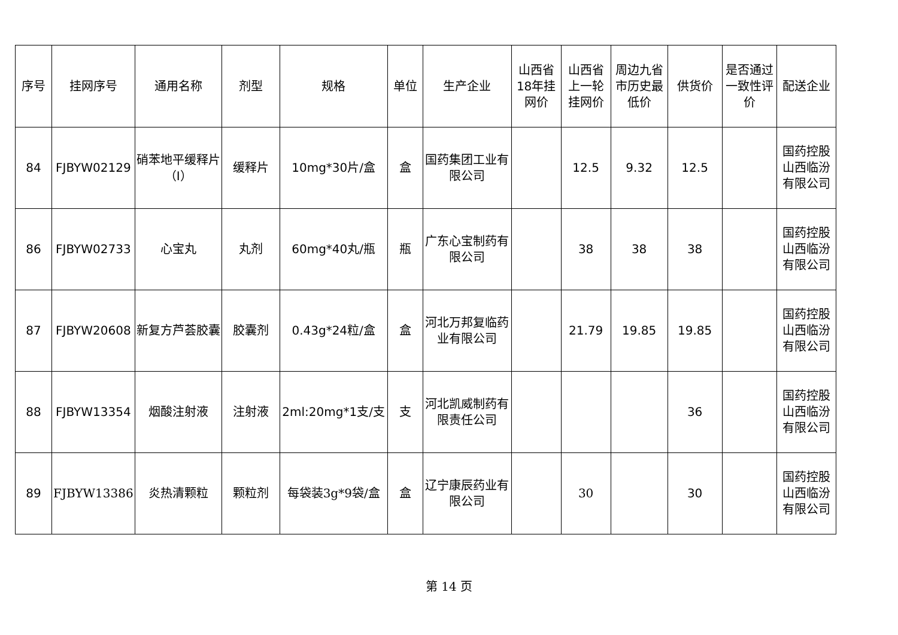| 序号 | 挂网序号 | 通用名称 | 剂型 | 规格 | 单位 | 生产企业 | 山西省18年挂网价 | 山西省上一轮挂网价 | 周边九省市历史最低价 | 供货价 | 是否通过一致性评价 | 配送企业 |
| --- | --- | --- | --- | --- | --- | --- | --- | --- | --- | --- | --- | --- |
| 84 | FJBYW02129 | 硝苯地平缓释片（I） | 缓释片 | 10mg*30片/盒 | 盒 | 国药集团工业有限公司 | | 12.5 | 9.32 | 12.5 | | 国药控股山西临汾有限公司 |
| 86 | FJBYW02733 | 心宝丸 | 丸剂 | 60mg*40丸/瓶 | 瓶 | 广东心宝制药有限公司 | | 38 | 38 | 38 | | 国药控股山西临汾有限公司 |
| 87 | FJBYW20608 | 新复方芦荟胶囊 | 胶囊剂 | 0.43g*24粒/盒 | 盒 | 河北万邦复临药业有限公司 | | 21.79 | 19.85 | 19.85 | | 国药控股山西临汾有限公司 |
| 88 | FJBYW13354 | 烟酸注射液 | 注射液 | 2ml:20mg*1支/支 | 支 | 河北凯威制药有限责任公司 | | | | 36 | | 国药控股山西临汾有限公司 |
| 89 | FJBYW13386 | 炎热清颗粒 | 颗粒剂 | 每袋装3g*9袋/盒 | 盒 | 辽宁康辰药业有限公司 | | 30 | | 30 | | 国药控股山西临汾有限公司 |
第 14 页